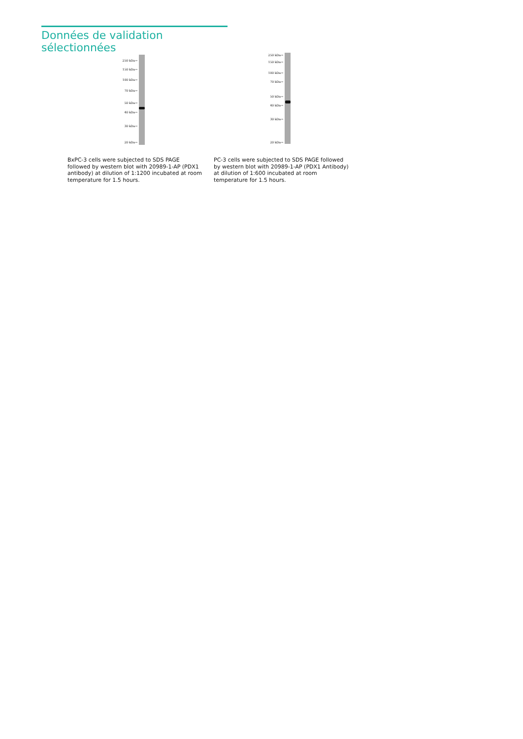Données de validation sélectionnées
250 kDa→
150 kDa→
100 kDa→
70 kDa→
50 kDa→
40 kDa→
30 kDa→
20 kDa→
BxPC-3 cells were subjected to SDS PAGE followed by western blot with 20989-1-AP (PDX1 antibody) at dilution of 1:1200 incubated at room temperature for 1.5 hours.
250 kDa→
150 kDa→
100 kDa→
70 kDa→
50 kDa→
40 kDa→
30 kDa→
20 kDa→
PC-3 cells were subjected to SDS PAGE followed by western blot with 20989-1-AP (PDX1 Antibody) at dilution of 1:600 incubated at room temperature for 1.5 hours.